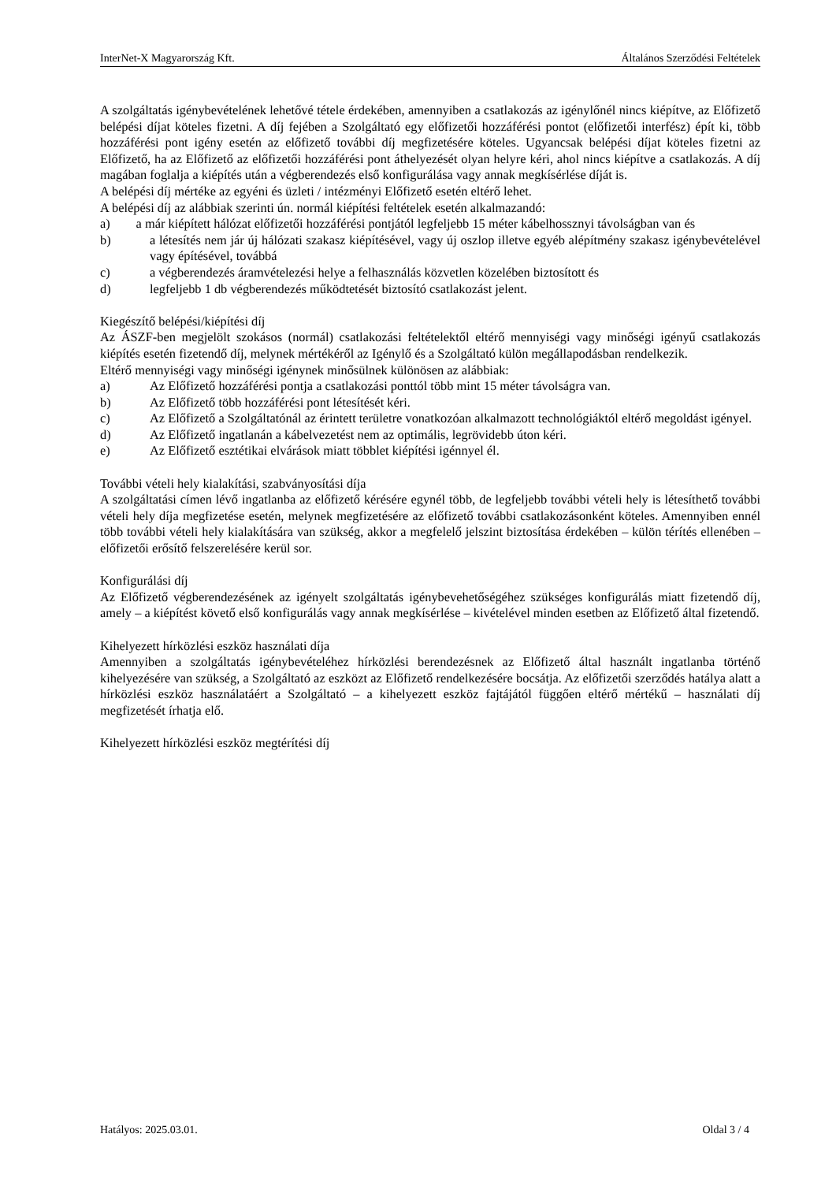InterNet-X Magyarország Kft. Általános Szerződési Feltételek
A szolgáltatás igénybevételének lehetővé tétele érdekében, amennyiben a csatlakozás az igénylőnél nincs kiépítve, az Előfizető belépési díjat köteles fizetni. A díj fejében a Szolgáltató egy előfizetői hozzáférési pontot (előfizetői interfész) épít ki, több hozzáférési pont igény esetén az előfizető további díj megfizetésére köteles. Ugyancsak belépési díjat köteles fizetni az Előfizető, ha az Előfizető az előfizetői hozzáférési pont áthelyezését olyan helyre kéri, ahol nincs kiépítve a csatlakozás. A díj magában foglalja a kiépítés után a végberendezés első konfigurálása vagy annak megkísérlése díját is.
A belépési díj mértéke az egyéni és üzleti / intézményi Előfizető esetén eltérő lehet.
A belépési díj az alábbiak szerinti ún. normál kiépítési feltételek esetén alkalmazandó:
a) a már kiépített hálózat előfizetői hozzáférési pontjától legfeljebb 15 méter kábelhossznyi távolságban van és
b) a létesítés nem jár új hálózati szakasz kiépítésével, vagy új oszlop illetve egyéb alépítmény szakasz igénybevételével vagy építésével, továbbá
c) a végberendezés áramvételezési helye a felhasználás közvetlen közelében biztosított és
d) legfeljebb 1 db végberendezés működtetését biztosító csatlakozást jelent.
Kiegészítő belépési/kiépítési díj
Az ÁSZF-ben megjelölt szokásos (normál) csatlakozási feltételektől eltérő mennyiségi vagy minőségi igényű csatlakozás kiépítés esetén fizetendő díj, melynek mértékéről az Igénylő és a Szolgáltató külön megállapodásban rendelkezik.
Eltérő mennyiségi vagy minőségi igénynek minősülnek különösen az alábbiak:
a) Az Előfizető hozzáférési pontja a csatlakozási ponttól több mint 15 méter távolságra van.
b) Az Előfizető több hozzáférési pont létesítését kéri.
c) Az Előfizető a Szolgáltatónál az érintett területre vonatkozóan alkalmazott technológiáktól eltérő megoldást igényel.
d) Az Előfizető ingatlanán a kábelvezetést nem az optimális, legrövidebb úton kéri.
e) Az Előfizető esztétikai elvárások miatt többlet kiépítési igénnyel él.
További vételi hely kialakítási, szabványosítási díja
A szolgáltatási címen lévő ingatlanba az előfizető kérésére egynél több, de legfeljebb további vételi hely is létesíthető további vételi hely díja megfizetése esetén, melynek megfizetésére az előfizető további csatlakozásonként köteles. Amennyiben ennél több további vételi hely kialakítására van szükség, akkor a megfelelő jelszint biztosítása érdekében – külön térítés ellenében – előfizetői erősítő felszerelésére kerül sor.
Konfigurálási díj
Az Előfizető végberendezésének az igényelt szolgáltatás igénybevehetőségéhez szükséges konfigurálás miatt fizetendő díj, amely – a kiépítést követő első konfigurálás vagy annak megkísérlése – kivételével minden esetben az Előfizető által fizetendő.
Kihelyezett hírközlési eszköz használati díja
Amennyiben a szolgáltatás igénybevételéhez hírközlési berendezésnek az Előfizető által használt ingatlanba történő kihelyezésére van szükség, a Szolgáltató az eszközt az Előfizető rendelkezésére bocsátja. Az előfizetői szerződés hatálya alatt a hírközlési eszköz használatáért a Szolgáltató – a kihelyezett eszköz fajtájától függően eltérő mértékű – használati díj megfizetését írhatja elő.
Kihelyezett hírközlési eszköz megtérítési díj
Hatályos: 2025.03.01. Oldal 3 / 4